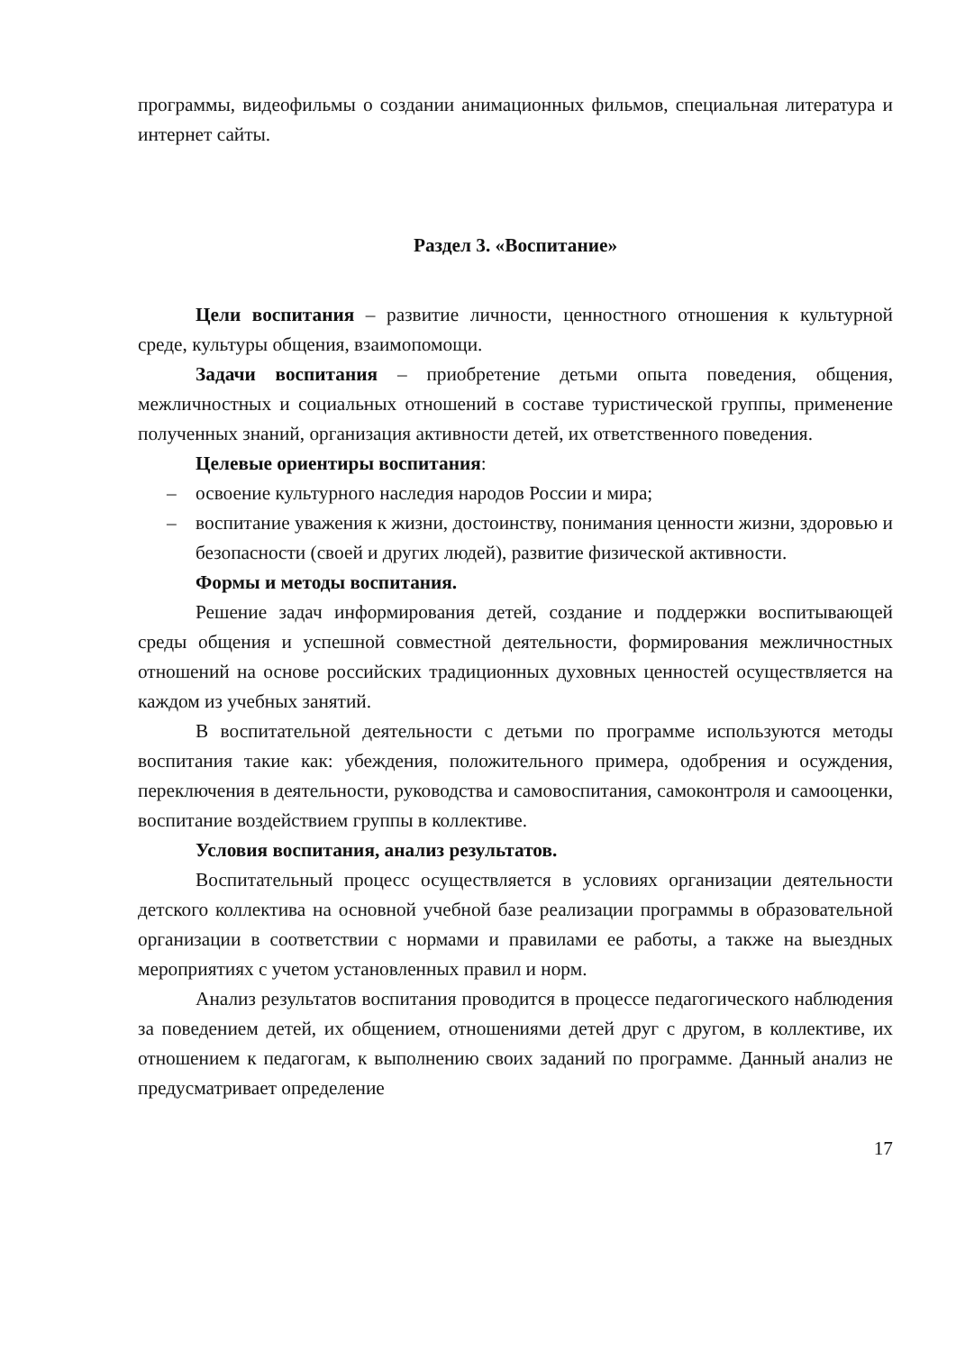программы, видеофильмы о создании анимационных фильмов, специальная литература и интернет сайты.
Раздел 3. «Воспитание»
Цели воспитания – развитие личности, ценностного отношения к культурной среде, культуры общения, взаимопомощи.
Задачи воспитания – приобретение детьми опыта поведения, общения, межличностных и социальных отношений в составе туристической группы, применение полученных знаний, организация активности детей, их ответственного поведения.
Целевые ориентиры воспитания:
– освоение культурного наследия народов России и мира;
– воспитание уважения к жизни, достоинству, понимания ценности жизни, здоровью и безопасности (своей и других людей), развитие физической активности.
Формы и методы воспитания.
Решение задач информирования детей, создание и поддержки воспитывающей среды общения и успешной совместной деятельности, формирования межличностных отношений на основе российских традиционных духовных ценностей осуществляется на каждом из учебных занятий.
В воспитательной деятельности с детьми по программе используются методы воспитания такие как: убеждения, положительного примера, одобрения и осуждения, переключения в деятельности, руководства и самовоспитания, самоконтроля и самооценки, воспитание воздействием группы в коллективе.
Условия воспитания, анализ результатов.
Воспитательный процесс осуществляется в условиях организации деятельности детского коллектива на основной учебной базе реализации программы в образовательной организации в соответствии с нормами и правилами ее работы, а также на выездных мероприятиях с учетом установленных правил и норм.
Анализ результатов воспитания проводится в процессе педагогического наблюдения за поведением детей, их общением, отношениями детей друг с другом, в коллективе, их отношением к педагогам, к выполнению своих заданий по программе. Данный анализ не предусматривает определение
17